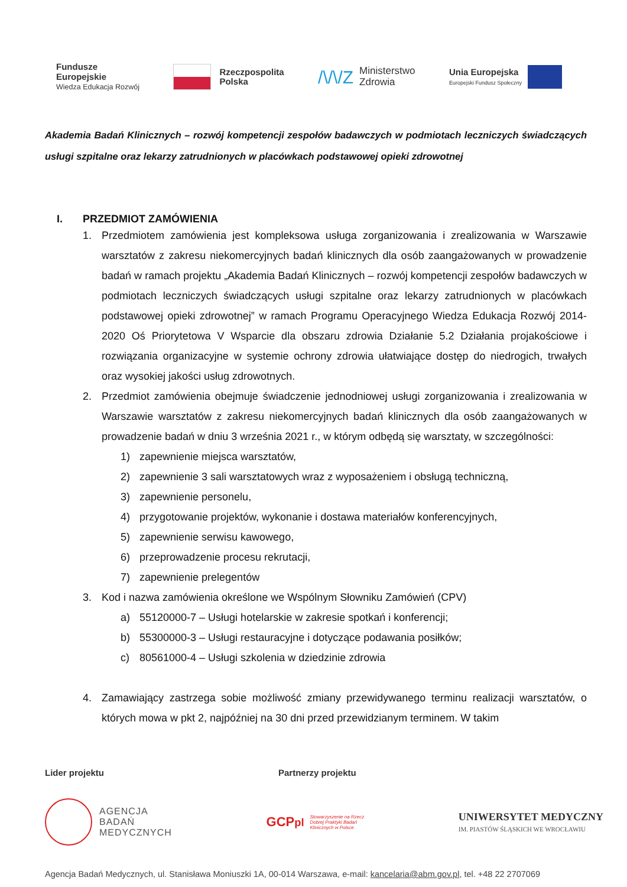Fundusze
Europejskie
Wiedza Edukacja Rozwój
Rzeczpospolita
Polska
/\/\/Z Ministerstwo
Zdrowia
Unia Europejska
Europejski Fundusz Społeczny
Akademia Badań Klinicznych – rozwój kompetencji zespołów badawczych w podmiotach leczniczych świadczących usługi szpitalne oraz lekarzy zatrudnionych w placówkach podstawowej opieki zdrowotnej
I. PRZEDMIOT ZAMÓWIENIA
1. Przedmiotem zamówienia jest kompleksowa usługa zorganizowania i zrealizowania w Warszawie warsztatów z zakresu niekomercyjnych badań klinicznych dla osób zaangażowanych w prowadzenie badań w ramach projektu „Akademia Badań Klinicznych – rozwój kompetencji zespołów badawczych w podmiotach leczniczych świadczących usługi szpitalne oraz lekarzy zatrudnionych w placówkach podstawowej opieki zdrowotnej” w ramach Programu Operacyjnego Wiedza Edukacja Rozwój 2014-2020 Oś Priorytetowa V Wsparcie dla obszaru zdrowia Działanie 5.2 Działania projakościowe i rozwiązania organizacyjne w systemie ochrony zdrowia ułatwiające dostęp do niedrogich, trwałych oraz wysokiej jakości usług zdrowotnych.
2. Przedmiot zamówienia obejmuje świadczenie jednodniowej usługi zorganizowania i zrealizowania w Warszawie warsztatów z zakresu niekomercyjnych badań klinicznych dla osób zaangażowanych w prowadzenie badań w dniu 3 września 2021 r., w którym odbędą się warsztaty, w szczególności:
1) zapewnienie miejsca warsztatów,
2) zapewnienie 3 sali warsztatowych wraz z wyposażeniem i obsługą techniczną,
3) zapewnienie personelu,
4) przygotowanie projektów, wykonanie i dostawa materiałów konferencyjnych,
5) zapewnienie serwisu kawowego,
6) przeprowadzenie procesu rekrutacji,
7) zapewnienie prelegentów
3. Kod i nazwa zamówienia określone we Wspólnym Słowniku Zamówień (CPV)
a) 55120000-7 – Usługi hotelarskie w zakresie spotkań i konferencji;
b) 55300000-3 – Usługi restauracyjne i dotyczące podawania posiłków;
c) 80561000-4 – Usługi szkolenia w dziedzinie zdrowia
4. Zamawiający zastrzega sobie możliwość zmiany przewidywanego terminu realizacji warsztatów, o których mowa w pkt 2, najpóźniej na 30 dni przed przewidzianym terminem. W takim
Lider projektu Partnerzy projektu
AGENCJA
BADAŃ
MEDYCZNYCH
GCPpl Stowarzyszenie na Rzecz
Dobrej Praktyki Badań
Klinicznych w Polsce
UNIWERSYTET MEDYCZNY
IM. PIASTÓW ŚLĄSKICH WE WROCŁAWIU
Agencja Badań Medycznych, ul. Stanisława Moniuszki 1A, 00-014 Warszawa, e-mail: kancelaria@abm.gov.pl, tel. +48 22 2707069